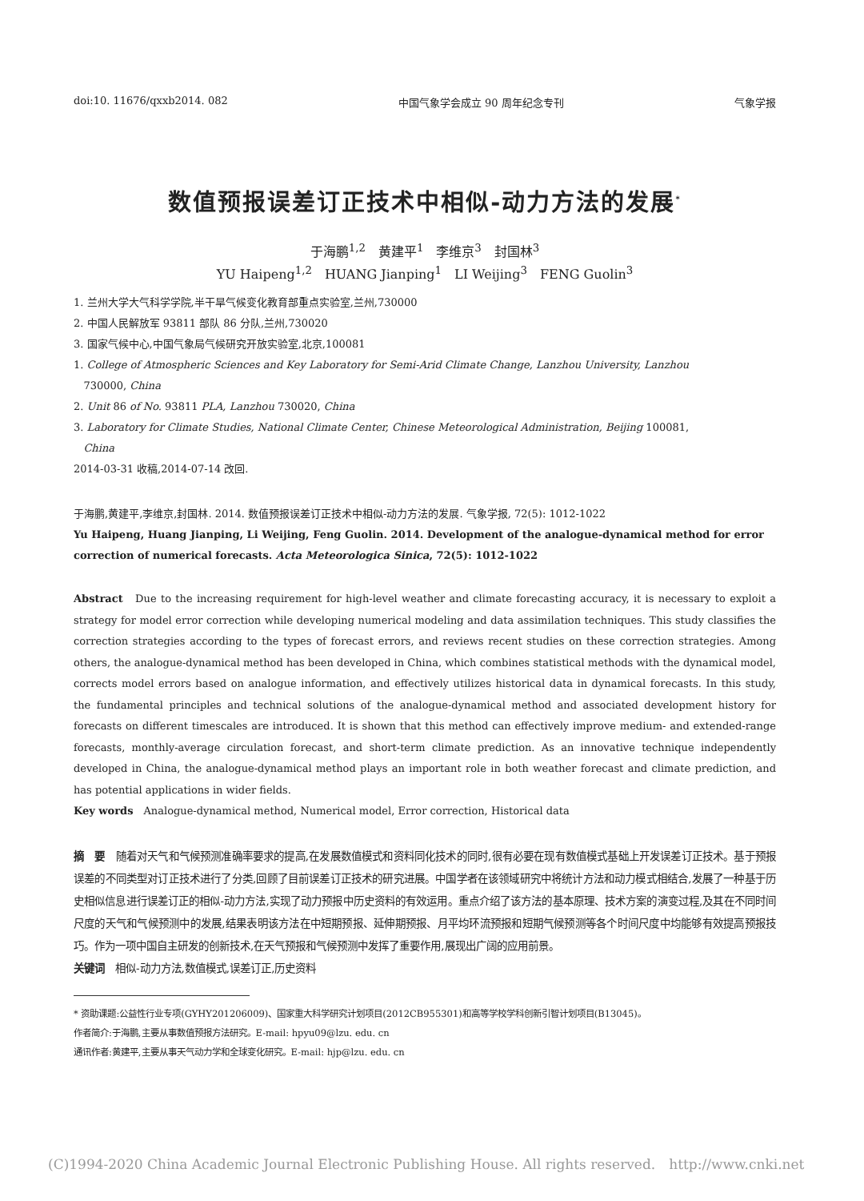doi:10. 11676/qxxb2014. 082 中国气象学会成立 90 周年纪念专刊 气象学报
数值预报误差订正技术中相似-动力方法的发展<sup>*</sup>
于海鹏<sup>1,2</sup>　黄建平<sup>1</sup>　李维京<sup>3</sup>　封国林<sup>3</sup>
YU Haipeng<sup>1,2</sup>　HUANG Jianping<sup>1</sup>　LI Weijing<sup>3</sup>　FENG Guolin<sup>3</sup>
1. 兰州大学大气科学学院,半干旱气候变化教育部重点实验室,兰州,730000
2. 中国人民解放军 93811 部队 86 分队,兰州,730020
3. 国家气候中心,中国气象局气候研究开放实验室,北京,100081
1. College of Atmospheric Sciences and Key Laboratory for Semi-Arid Climate Change, Lanzhou University, Lanzhou
730000, China
2. Unit 86 of No. 93811 PLA, Lanzhou 730020, China
3. Laboratory for Climate Studies, National Climate Center, Chinese Meteorological Administration, Beijing 100081,
China
2014-03-31 收稿,2014-07-14 改回.
于海鹏,黄建平,李维京,封国林. 2014. 数值预报误差订正技术中相似-动力方法的发展. 气象学报, 72(5): 1012-1022
Yu Haipeng, Huang Jianping, Li Weijing, Feng Guolin. 2014. Development of the analogue-dynamical method for error correction of numerical forecasts. Acta Meteorologica Sinica, 72(5): 1012-1022
Abstract　Due to the increasing requirement for high-level weather and climate forecasting accuracy, it is necessary to exploit a strategy for model error correction while developing numerical modeling and data assimilation techniques. This study classifies the correction strategies according to the types of forecast errors, and reviews recent studies on these correction strategies. Among others, the analogue-dynamical method has been developed in China, which combines statistical methods with the dynamical model, corrects model errors based on analogue information, and effectively utilizes historical data in dynamical forecasts. In this study, the fundamental principles and technical solutions of the analogue-dynamical method and associated development history for forecasts on different timescales are introduced. It is shown that this method can effectively improve medium- and extended-range forecasts, monthly-average circulation forecast, and short-term climate prediction. As an innovative technique independently developed in China, the analogue-dynamical method plays an important role in both weather forecast and climate prediction, and has potential applications in wider fields.
Key words　Analogue-dynamical method, Numerical model, Error correction, Historical data
摘　要　随着对天气和气候预测准确率要求的提高,在发展数值模式和资料同化技术的同时,很有必要在现有数值模式基础上开发误差订正技术。基于预报误差的不同类型对订正技术进行了分类,回顾了目前误差订正技术的研究进展。中国学者在该领域研究中将统计方法和动力模式相结合,发展了一种基于历史相似信息进行误差订正的相似-动力方法,实现了动力预报中历史资料的有效运用。重点介绍了该方法的基本原理、技术方案的演变过程,及其在不同时间尺度的天气和气候预测中的发展,结果表明该方法在中短期预报、延伸期预报、月平均环流预报和短期气候预测等各个时间尺度中均能够有效提高预报技巧。作为一项中国自主研发的创新技术,在天气预报和气候预测中发挥了重要作用,展现出广阔的应用前景。
关键词　相似-动力方法,数值模式,误差订正,历史资料
* 资助课题:公益性行业专项(GYHY201206009)、国家重大科学研究计划项目(2012CB955301)和高等学校学科创新引智计划项目(B13045)。
作者简介:于海鹏,主要从事数值预报方法研究。E-mail: hpyu09@lzu. edu. cn
通讯作者:黄建平,主要从事天气动力学和全球变化研究。E-mail: hjp@lzu. edu. cn
(C)1994-2020 China Academic Journal Electronic Publishing House. All rights reserved.　http://www.cnki.net